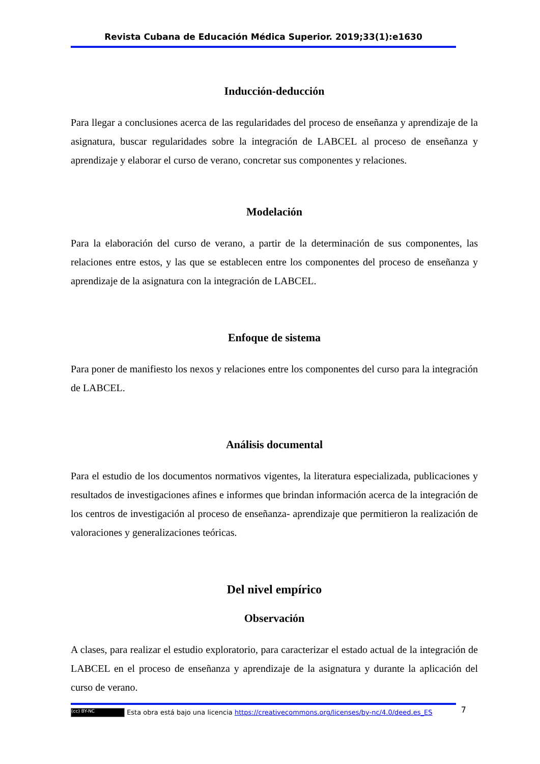Revista Cubana de Educación Médica Superior. 2019;33(1):e1630
Inducción-deducción
Para llegar a conclusiones acerca de las regularidades del proceso de enseñanza y aprendizaje de la asignatura, buscar regularidades sobre la integración de LABCEL al proceso de enseñanza y aprendizaje y elaborar el curso de verano, concretar sus componentes y relaciones.
Modelación
Para la elaboración del curso de verano, a partir de la determinación de sus componentes, las relaciones entre estos, y las que se establecen entre los componentes del proceso de enseñanza y aprendizaje de la asignatura con la integración de LABCEL.
Enfoque de sistema
Para poner de manifiesto los nexos y relaciones entre los componentes del curso para la integración de LABCEL.
Análisis documental
Para el estudio de los documentos normativos vigentes, la literatura especializada, publicaciones y resultados de investigaciones afines e informes que brindan información acerca de la integración de los centros de investigación al proceso de enseñanza- aprendizaje que permitieron la realización de valoraciones y generalizaciones teóricas.
Del nivel empírico
Observación
A clases, para realizar el estudio exploratorio, para caracterizar el estado actual de la integración de LABCEL en el proceso de enseñanza y aprendizaje de la asignatura y durante la aplicación del curso de verano.
(cc) BY-NC Esta obra está bajo una licencia https://creativecommons.org/licenses/by-nc/4.0/deed.es_ES 7